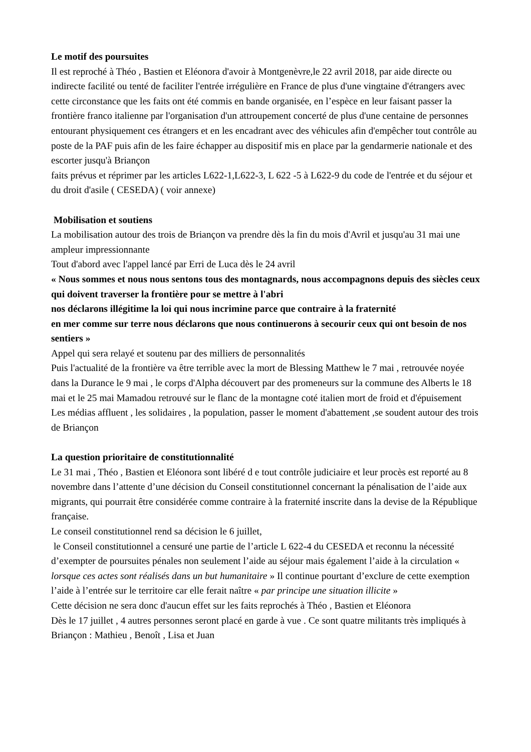Le motif des poursuites
Il est reproché à Théo , Bastien et Eléonora d'avoir à Montgenèvre,le 22 avril 2018, par aide directe ou indirecte facilité ou tenté de faciliter l'entrée irrégulière en France de plus d'une vingtaine d'étrangers avec cette circonstance que les faits ont été commis en bande organisée, en l’espèce en leur faisant passer la frontière franco italienne par l'organisation d'un attroupement concerté de plus d'une centaine de personnes entourant physiquement ces étrangers et en les encadrant avec des véhicules afin d'empêcher tout contrôle au poste de la PAF puis afin de les faire échapper au dispositif mis en place par la gendarmerie nationale et des escorter jusqu'à Briançon
faits prévus et réprimer par les articles L622-1,L622-3, L 622 -5 à L622-9 du code de l'entrée et du séjour et du droit d'asile ( CESEDA) ( voir annexe)
Mobilisation et soutiens
La mobilisation autour des trois de Briançon va prendre dès la fin du mois d'Avril et jusqu'au 31 mai une ampleur impressionnante
Tout d'abord avec l'appel lancé par Erri de Luca dès le 24 avril
« Nous sommes et nous nous sentons tous des montagnards, nous accompagnons depuis des siècles ceux qui doivent traverser la frontière pour se mettre à l'abri
nos déclarons illégitime la loi qui nous incrimine parce que contraire à la fraternité
en mer comme sur terre nous déclarons que nous continuerons à secourir ceux qui ont besoin de nos sentiers »
Appel qui sera relayé et soutenu par des milliers de personnalités
Puis l'actualité de la frontière va être terrible avec la mort de Blessing Matthew le 7 mai , retrouvée noyée dans la Durance le 9 mai , le corps d'Alpha découvert par des promeneurs sur la commune des Alberts le 18 mai et le 25 mai Mamadou retrouvé sur le flanc de la montagne coté italien mort de froid et d'épuisement
Les médias affluent , les solidaires , la population, passer le moment d'abattement ,se soudent autour des trois de Briançon
La question prioritaire de constitutionnalité
Le 31 mai , Théo , Bastien et Eléonora sont libéré d e tout contrôle judiciaire et leur procès est reporté au 8 novembre dans l’attente d’une décision du Conseil constitutionnel concernant la pénalisation de l’aide aux migrants, qui pourrait être considérée comme contraire à la fraternité inscrite dans la devise de la République française.
Le conseil constitutionnel rend sa décision le 6 juillet,
le Conseil constitutionnel a censuré une partie de l’article L 622-4 du CESEDA et reconnu la nécessité d’exempter de poursuites pénales non seulement l’aide au séjour mais également l’aide à la circulation « lorsque ces actes sont réalisés dans un but humanitaire » Il continue pourtant d’exclure de cette exemption l’aide à l’entrée sur le territoire car elle ferait naître « par principe une situation illicite »
Cette décision ne sera donc d'aucun effet sur les faits reprochés à Théo , Bastien et Eléonora
Dès le 17 juillet , 4 autres personnes seront placé en garde à vue . Ce sont quatre militants très impliqués à Briançon : Mathieu , Benoît , Lisa et Juan